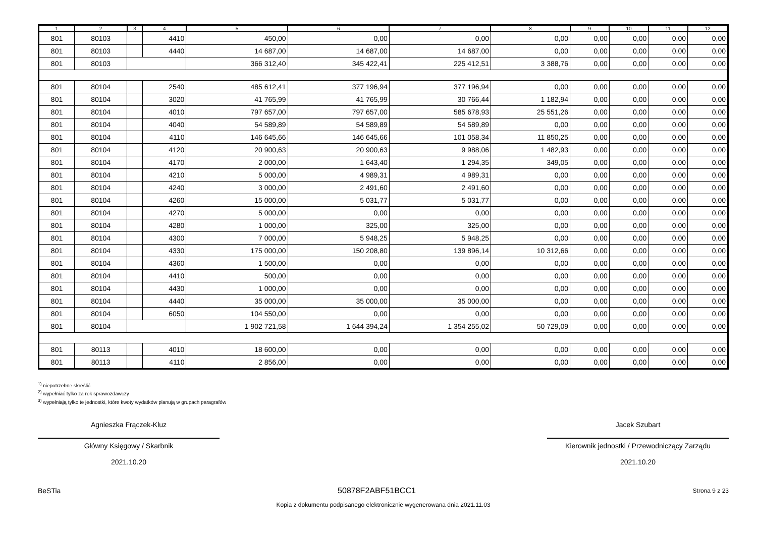| 1 | 2 | 3 | 4 | 5 | 6 | 7 | 8 | 9 | 10 | 11 | 12 |
| --- | --- | --- | --- | --- | --- | --- | --- | --- | --- | --- | --- |
| 801 | 80103 | | 4410 | 450,00 | 0,00 | 0,00 | 0,00 | 0,00 | 0,00 | 0,00 | 0,00 |
| 801 | 80103 | | 4440 | 14 687,00 | 14 687,00 | 14 687,00 | 0,00 | 0,00 | 0,00 | 0,00 | 0,00 |
| 801 | 80103 | | | 366 312,40 | 345 422,41 | 225 412,51 | 3 388,76 | 0,00 | 0,00 | 0,00 | 0,00 |
| 801 | 80104 | | 2540 | 485 612,41 | 377 196,94 | 377 196,94 | 0,00 | 0,00 | 0,00 | 0,00 | 0,00 |
| 801 | 80104 | | 3020 | 41 765,99 | 41 765,99 | 30 766,44 | 1 182,94 | 0,00 | 0,00 | 0,00 | 0,00 |
| 801 | 80104 | | 4010 | 797 657,00 | 797 657,00 | 585 678,93 | 25 551,26 | 0,00 | 0,00 | 0,00 | 0,00 |
| 801 | 80104 | | 4040 | 54 589,89 | 54 589,89 | 54 589,89 | 0,00 | 0,00 | 0,00 | 0,00 | 0,00 |
| 801 | 80104 | | 4110 | 146 645,66 | 146 645,66 | 101 058,34 | 11 850,25 | 0,00 | 0,00 | 0,00 | 0,00 |
| 801 | 80104 | | 4120 | 20 900,63 | 20 900,63 | 9 988,06 | 1 482,93 | 0,00 | 0,00 | 0,00 | 0,00 |
| 801 | 80104 | | 4170 | 2 000,00 | 1 643,40 | 1 294,35 | 349,05 | 0,00 | 0,00 | 0,00 | 0,00 |
| 801 | 80104 | | 4210 | 5 000,00 | 4 989,31 | 4 989,31 | 0,00 | 0,00 | 0,00 | 0,00 | 0,00 |
| 801 | 80104 | | 4240 | 3 000,00 | 2 491,60 | 2 491,60 | 0,00 | 0,00 | 0,00 | 0,00 | 0,00 |
| 801 | 80104 | | 4260 | 15 000,00 | 5 031,77 | 5 031,77 | 0,00 | 0,00 | 0,00 | 0,00 | 0,00 |
| 801 | 80104 | | 4270 | 5 000,00 | 0,00 | 0,00 | 0,00 | 0,00 | 0,00 | 0,00 | 0,00 |
| 801 | 80104 | | 4280 | 1 000,00 | 325,00 | 325,00 | 0,00 | 0,00 | 0,00 | 0,00 | 0,00 |
| 801 | 80104 | | 4300 | 7 000,00 | 5 948,25 | 5 948,25 | 0,00 | 0,00 | 0,00 | 0,00 | 0,00 |
| 801 | 80104 | | 4330 | 175 000,00 | 150 208,80 | 139 896,14 | 10 312,66 | 0,00 | 0,00 | 0,00 | 0,00 |
| 801 | 80104 | | 4360 | 1 500,00 | 0,00 | 0,00 | 0,00 | 0,00 | 0,00 | 0,00 | 0,00 |
| 801 | 80104 | | 4410 | 500,00 | 0,00 | 0,00 | 0,00 | 0,00 | 0,00 | 0,00 | 0,00 |
| 801 | 80104 | | 4430 | 1 000,00 | 0,00 | 0,00 | 0,00 | 0,00 | 0,00 | 0,00 | 0,00 |
| 801 | 80104 | | 4440 | 35 000,00 | 35 000,00 | 35 000,00 | 0,00 | 0,00 | 0,00 | 0,00 | 0,00 |
| 801 | 80104 | | 6050 | 104 550,00 | 0,00 | 0,00 | 0,00 | 0,00 | 0,00 | 0,00 | 0,00 |
| 801 | 80104 | | | 1 902 721,58 | 1 644 394,24 | 1 354 255,02 | 50 729,09 | 0,00 | 0,00 | 0,00 | 0,00 |
| 801 | 80113 | | 4010 | 18 600,00 | 0,00 | 0,00 | 0,00 | 0,00 | 0,00 | 0,00 | 0,00 |
| 801 | 80113 | | 4110 | 2 856,00 | 0,00 | 0,00 | 0,00 | 0,00 | 0,00 | 0,00 | 0,00 |
<sup>1)</sup> niepotrzebne skreślić
<sup>2)</sup> wypełniać tylko za rok sprawozdawczy
<sup>3)</sup> wypełniają tylko te jednostki, które kwoty wydatków planują w grupach paragrafów
Agnieszka Frączek-Kluz
Główny Księgowy / Skarbnik
2021.10.20
Jacek Szubart
Kierownik jednostki / Przewodniczący Zarządu
2021.10.20
BeSTia 50878F2ABF51BCC1 Strona 9 z 23
Kopia z dokumentu podpisanego elektronicznie wygenerowana dnia 2021.11.03